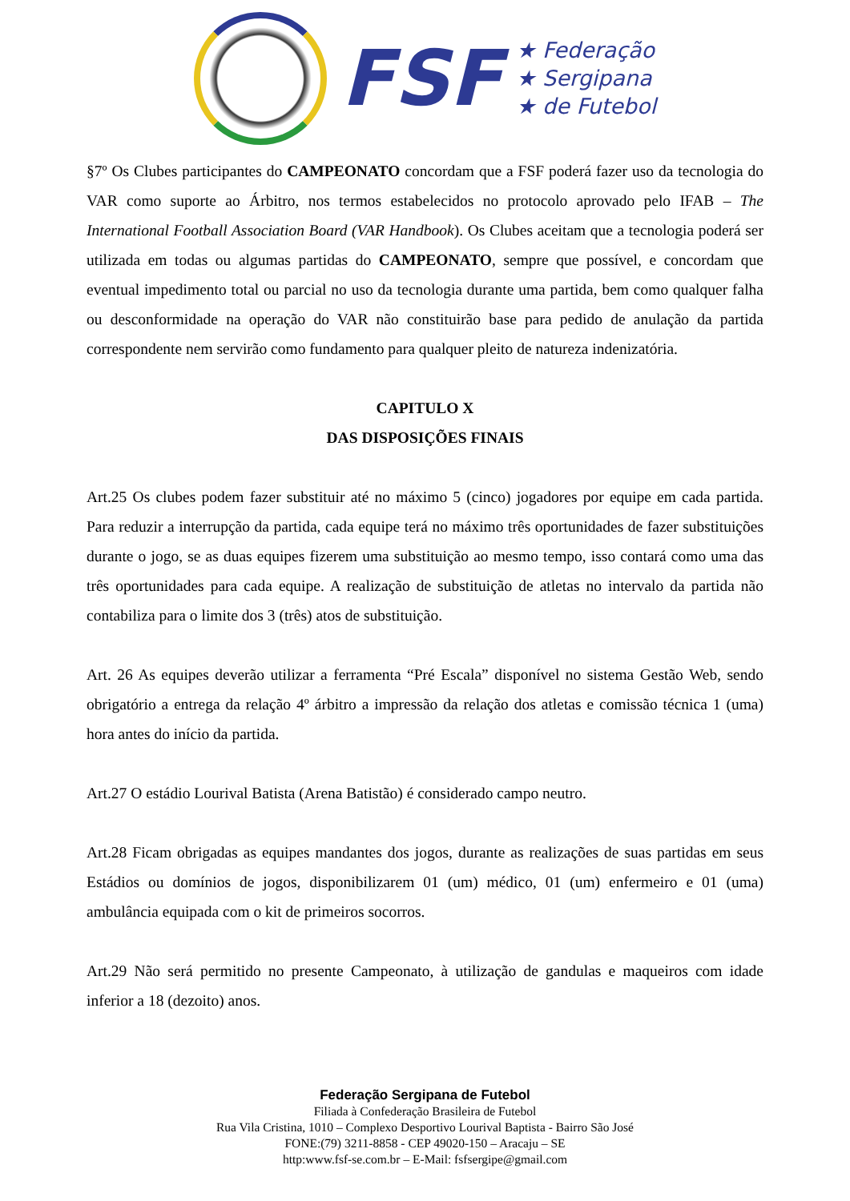FSF
★ Federação
★ Sergipana
★ de Futebol
§7º Os Clubes participantes do CAMPEONATO concordam que a FSF poderá fazer uso da tecnologia do VAR como suporte ao Árbitro, nos termos estabelecidos no protocolo aprovado pelo IFAB – The International Football Association Board (VAR Handbook). Os Clubes aceitam que a tecnologia poderá ser utilizada em todas ou algumas partidas do CAMPEONATO, sempre que possível, e concordam que eventual impedimento total ou parcial no uso da tecnologia durante uma partida, bem como qualquer falha ou desconformidade na operação do VAR não constituirão base para pedido de anulação da partida correspondente nem servirão como fundamento para qualquer pleito de natureza indenizatória.
CAPITULO X
DAS DISPOSIÇÕES FINAIS
Art.25 Os clubes podem fazer substituir até no máximo 5 (cinco) jogadores por equipe em cada partida. Para reduzir a interrupção da partida, cada equipe terá no máximo três oportunidades de fazer substituições durante o jogo, se as duas equipes fizerem uma substituição ao mesmo tempo, isso contará como uma das três oportunidades para cada equipe. A realização de substituição de atletas no intervalo da partida não contabiliza para o limite dos 3 (três) atos de substituição.
Art. 26 As equipes deverão utilizar a ferramenta “Pré Escala” disponível no sistema Gestão Web, sendo obrigatório a entrega da relação 4º árbitro a impressão da relação dos atletas e comissão técnica 1 (uma) hora antes do início da partida.
Art.27 O estádio Lourival Batista (Arena Batistão) é considerado campo neutro.
Art.28 Ficam obrigadas as equipes mandantes dos jogos, durante as realizações de suas partidas em seus Estádios ou domínios de jogos, disponibilizarem 01 (um) médico, 01 (um) enfermeiro e 01 (uma) ambulância equipada com o kit de primeiros socorros.
Art.29 Não será permitido no presente Campeonato, à utilização de gandulas e maqueiros com idade inferior a 18 (dezoito) anos.
Federação Sergipana de Futebol
Filiada à Confederação Brasileira de Futebol
Rua Vila Cristina, 1010 – Complexo Desportivo Lourival Baptista - Bairro São José
FONE:(79) 3211-8858 - CEP 49020-150 – Aracaju – SE
http:www.fsf-se.com.br – E-Mail: fsfsergipe@gmail.com